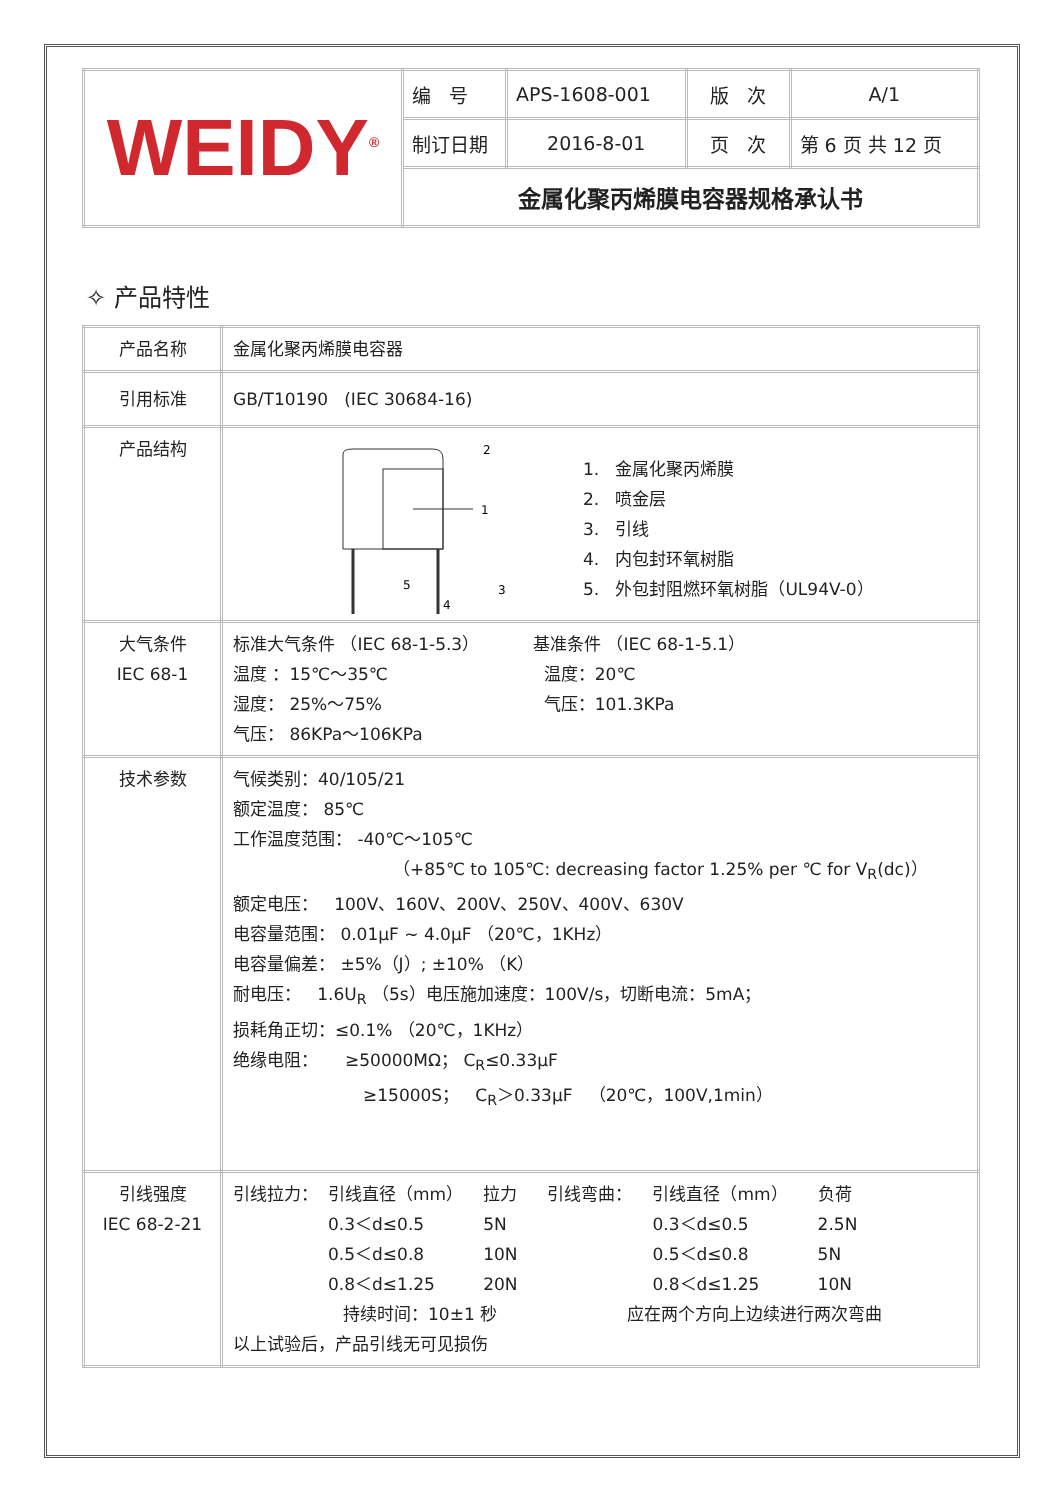| WEIDY<sup>®</sup> | 编 号 | APS-1608-001 | 版 次 | A/1 |
| | 制订日期 | 2016-8-01 | 页 次 | 第 6 页 共 12 页 |
| | 金属化聚丙烯膜电容器规格承认书 | | | |
✧ 产品特性
| 产品名称 | 金属化聚丙烯膜电容器 |
| 引用标准 | GB/T10190 (IEC 30684-16) |
| 产品结构 | 1 2 . 3 4 5 1. 金属化聚丙烯膜 2. 喷金层 3. 引线 4. 内包封环氧树脂 5. 外包封阻燃环氧树脂（UL94V-0） |
| 大气条件 IEC 68-1 | 标准大气条件 （IEC 68-1-5.3） 温度 ：15℃～35℃ 湿度： 25%～75% 气压： 86KPa～106KPa 基准条件 （IEC 68-1-5.1） 温度：20℃ 气压：101.3KPa |
| 技术参数 | 气候类别：40/105/21 额定温度： 85℃ 工作温度范围： -40℃～105℃ （+85℃ to 105℃: decreasing factor 1.25% per ℃ for V<sub>R</sub>(dc)） 额定电压： 100V、160V、200V、250V、400V、630V 电容量范围： 0.01μF ~ 4.0μF （20℃，1KHz） 电容量偏差： ±5%（J）; ±10% （K） 耐电压： 1.6U<sub>R</sub> （5s）电压施加速度：100V/s，切断电流：5mA； 损耗角正切：≤0.1% （20℃，1KHz） 绝缘电阻： ≥50000MΩ； C<sub>R</sub>≤0.33μF ≥15000S； C<sub>R</sub>＞0.33μF （20℃，100V,1min） |
| 引线强度 IEC 68-2-21 | / 引线拉力： / 引线直径（mm） 0.3＜d≤0.5 0.5＜d≤0.8 0.8＜d≤1.25 / 拉力 5N 10N 20N / 引线弯曲： / 引线直径（mm） 0.3＜d≤0.5 0.5＜d≤0.8 0.8＜d≤1.25 / 负荷 2.5N 5N 10N / 持续时间：10±1 秒 应在两个方向上边续进行两次弯曲 以上试验后，产品引线无可见损伤 |